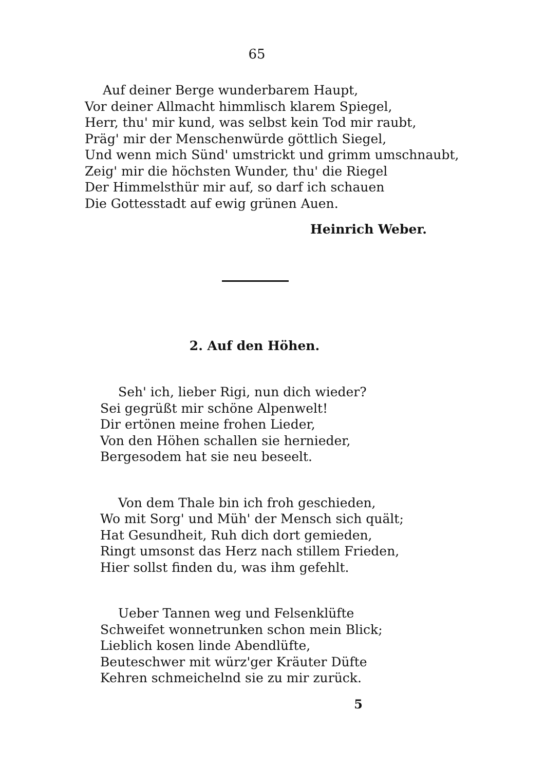65
Auf deiner Berge wunderbarem Haupt,
Vor deiner Allmacht himmlisch klarem Spiegel,
Herr, thu' mir kund, was selbst kein Tod mir raubt,
Präg' mir der Menschenwürde göttlich Siegel,
Und wenn mich Sünd' umstrickt und grimm umschnaubt,
Zeig' mir die höchsten Wunder, thu' die Riegel
Der Himmelsthür mir auf, so darf ich schauen
Die Gottesstadt auf ewig grünen Auen.
Heinrich Weber.
2. Auf den Höhen.
Seh' ich, lieber Rigi, nun dich wieder?
Sei gegrüßt mir schöne Alpenwelt!
Dir ertönen meine frohen Lieder,
Von den Höhen schallen sie hernieder,
Bergesodem hat sie neu beseelt.
Von dem Thale bin ich froh geschieden,
Wo mit Sorg' und Müh' der Mensch sich quält;
Hat Gesundheit, Ruh dich dort gemieden,
Ringt umsonst das Herz nach stillem Frieden,
Hier sollst finden du, was ihm gefehlt.
Ueber Tannen weg und Felsenklüfte
Schweifet wonnetrunken schon mein Blick;
Lieblich kosen linde Abendlüfte,
Beuteschwer mit würz'ger Kräuter Düfte
Kehren schmeichelnd sie zu mir zurück.
5